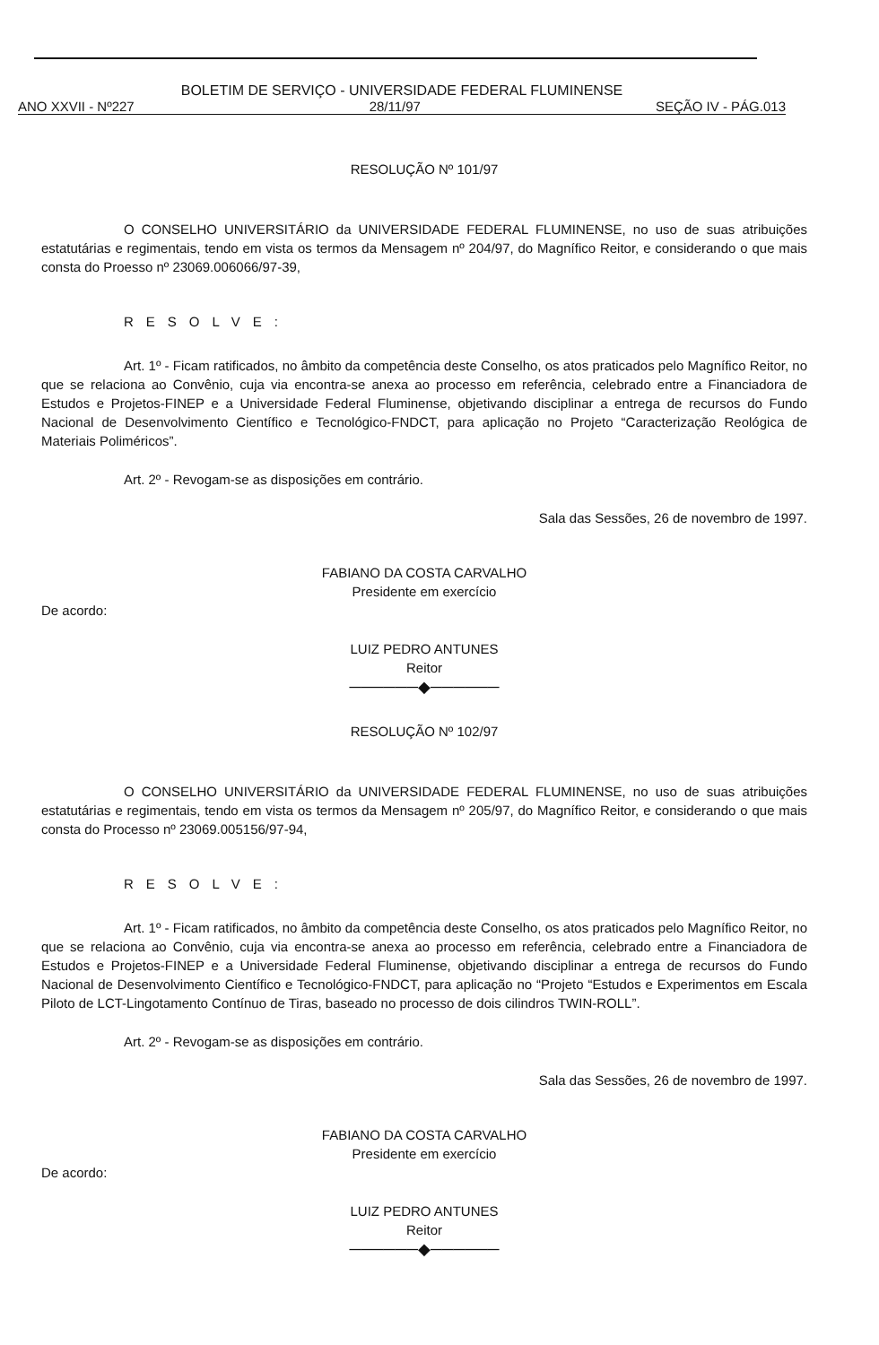BOLETIM DE SERVIÇO - UNIVERSIDADE FEDERAL FLUMINENSE
ANO XXVII - Nº227 28/11/97 SEÇÃO IV - PÁG.013
RESOLUÇÃO Nº 101/97
O CONSELHO UNIVERSITÁRIO da UNIVERSIDADE FEDERAL FLUMINENSE, no uso de suas atribuições estatutárias e regimentais, tendo em vista os termos da Mensagem nº 204/97, do Magnífico Reitor, e considerando o que mais consta do Proesso nº 23069.006066/97-39,
RESOLVE:
Art. 1º - Ficam ratificados, no âmbito da competência deste Conselho, os atos praticados pelo Magnífico Reitor, no que se relaciona ao Convênio, cuja via encontra-se anexa ao processo em referência, celebrado entre a Financiadora de Estudos e Projetos-FINEP e a Universidade Federal Fluminense, objetivando disciplinar a entrega de recursos do Fundo Nacional de Desenvolvimento Científico e Tecnológico-FNDCT, para aplicação no Projeto “Caracterização Reológica de Materiais Poliméricos”.
Art. 2º - Revogam-se as disposições em contrário.
Sala das Sessões, 26 de novembro de 1997.
FABIANO DA COSTA CARVALHO
Presidente em exercício
De acordo:
LUIZ PEDRO ANTUNES
Reitor
──────◆──────
RESOLUÇÃO Nº 102/97
O CONSELHO UNIVERSITÁRIO da UNIVERSIDADE FEDERAL FLUMINENSE, no uso de suas atribuições estatutárias e regimentais, tendo em vista os termos da Mensagem nº 205/97, do Magnífico Reitor, e considerando o que mais consta do Processo nº 23069.005156/97-94,
RESOLVE:
Art. 1º - Ficam ratificados, no âmbito da competência deste Conselho, os atos praticados pelo Magnífico Reitor, no que se relaciona ao Convênio, cuja via encontra-se anexa ao processo em referência, celebrado entre a Financiadora de Estudos e Projetos-FINEP e a Universidade Federal Fluminense, objetivando disciplinar a entrega de recursos do Fundo Nacional de Desenvolvimento Científico e Tecnológico-FNDCT, para aplicação no “Projeto “Estudos e Experimentos em Escala Piloto de LCT-Lingotamento Contínuo de Tiras, baseado no processo de dois cilindros TWIN-ROLL”.
Art. 2º - Revogam-se as disposições em contrário.
Sala das Sessões, 26 de novembro de 1997.
FABIANO DA COSTA CARVALHO
Presidente em exercício
De acordo:
LUIZ PEDRO ANTUNES
Reitor
──────◆──────